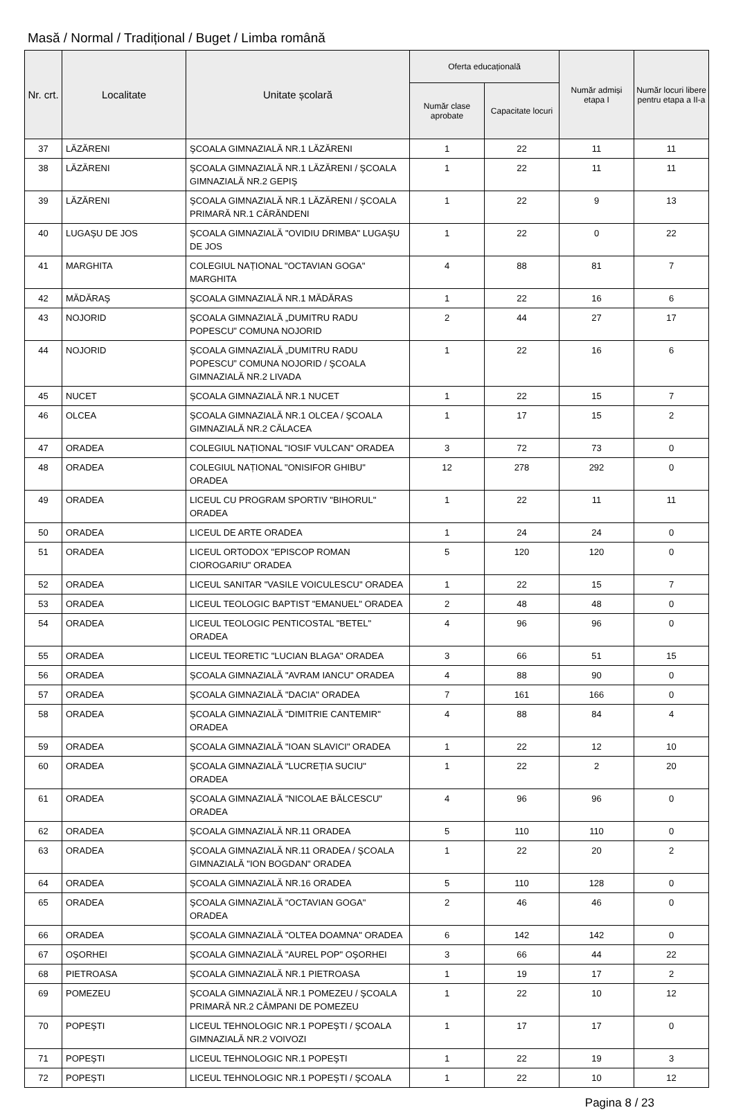Masă / Normal / Tradițional / Buget / Limba română
| Nr. crt. | Localitate | Unitate școlară | Oferta educațională | | Număr admiși etapa I | Număr locuri libere pentru etapa a II-a |
| --- | --- | --- | --- | --- | --- | --- |
| | | | Număr clase aprobate | Capacitate locuri | | |
| 37 | LĂZĂRENI | ŞCOALA GIMNAZIALĂ NR.1 LĂZĂRENI | 1 | 22 | 11 | 11 |
| 38 | LĂZĂRENI | ŞCOALA GIMNAZIALĂ NR.1 LĂZĂRENI / ŞCOALA GIMNAZIALĂ NR.2 GEPIŞ | 1 | 22 | 11 | 11 |
| 39 | LĂZĂRENI | ŞCOALA GIMNAZIALĂ NR.1 LĂZĂRENI / ŞCOALA PRIMARĂ NR.1 CĂRĂNDENI | 1 | 22 | 9 | 13 |
| 40 | LUGAŞU DE JOS | ŞCOALA GIMNAZIALĂ "OVIDIU DRIMBA" LUGAŞU DE JOS | 1 | 22 | 0 | 22 |
| 41 | MARGHITA | COLEGIUL NAȚIONAL "OCTAVIAN GOGA" MARGHITA | 4 | 88 | 81 | 7 |
| 42 | MĂDĂRAŞ | ŞCOALA GIMNAZIALĂ NR.1 MĂDĂRAS | 1 | 22 | 16 | 6 |
| 43 | NOJORID | ŞCOALA GIMNAZIALĂ „DUMITRU RADU POPESCU” COMUNA NOJORID | 2 | 44 | 27 | 17 |
| 44 | NOJORID | ŞCOALA GIMNAZIALĂ „DUMITRU RADU POPESCU” COMUNA NOJORID / ŞCOALA GIMNAZIALĂ NR.2 LIVADA | 1 | 22 | 16 | 6 |
| 45 | NUCET | ŞCOALA GIMNAZIALĂ NR.1 NUCET | 1 | 22 | 15 | 7 |
| 46 | OLCEA | ŞCOALA GIMNAZIALĂ NR.1 OLCEA / ŞCOALA GIMNAZIALĂ NR.2 CĂLACEA | 1 | 17 | 15 | 2 |
| 47 | ORADEA | COLEGIUL NAȚIONAL "IOSIF VULCAN" ORADEA | 3 | 72 | 73 | 0 |
| 48 | ORADEA | COLEGIUL NAȚIONAL "ONISIFOR GHIBU" ORADEA | 12 | 278 | 292 | 0 |
| 49 | ORADEA | LICEUL CU PROGRAM SPORTIV "BIHORUL" ORADEA | 1 | 22 | 11 | 11 |
| 50 | ORADEA | LICEUL DE ARTE ORADEA | 1 | 24 | 24 | 0 |
| 51 | ORADEA | LICEUL ORTODOX "EPISCOP ROMAN CIOROGARIU" ORADEA | 5 | 120 | 120 | 0 |
| 52 | ORADEA | LICEUL SANITAR "VASILE VOICULESCU" ORADEA | 1 | 22 | 15 | 7 |
| 53 | ORADEA | LICEUL TEOLOGIC BAPTIST "EMANUEL" ORADEA | 2 | 48 | 48 | 0 |
| 54 | ORADEA | LICEUL TEOLOGIC PENTICOSTAL "BETEL" ORADEA | 4 | 96 | 96 | 0 |
| 55 | ORADEA | LICEUL TEORETIC "LUCIAN BLAGA" ORADEA | 3 | 66 | 51 | 15 |
| 56 | ORADEA | ŞCOALA GIMNAZIALĂ "AVRAM IANCU" ORADEA | 4 | 88 | 90 | 0 |
| 57 | ORADEA | ŞCOALA GIMNAZIALĂ "DACIA" ORADEA | 7 | 161 | 166 | 0 |
| 58 | ORADEA | ŞCOALA GIMNAZIALĂ "DIMITRIE CANTEMIR" ORADEA | 4 | 88 | 84 | 4 |
| 59 | ORADEA | ŞCOALA GIMNAZIALĂ "IOAN SLAVICI" ORADEA | 1 | 22 | 12 | 10 |
| 60 | ORADEA | ŞCOALA GIMNAZIALĂ "LUCREȚIA SUCIU" ORADEA | 1 | 22 | 2 | 20 |
| 61 | ORADEA | ŞCOALA GIMNAZIALĂ "NICOLAE BĂLCESCU" ORADEA | 4 | 96 | 96 | 0 |
| 62 | ORADEA | ŞCOALA GIMNAZIALĂ NR.11 ORADEA | 5 | 110 | 110 | 0 |
| 63 | ORADEA | ŞCOALA GIMNAZIALĂ NR.11 ORADEA / ŞCOALA GIMNAZIALĂ "ION BOGDAN" ORADEA | 1 | 22 | 20 | 2 |
| 64 | ORADEA | ŞCOALA GIMNAZIALĂ NR.16 ORADEA | 5 | 110 | 128 | 0 |
| 65 | ORADEA | ŞCOALA GIMNAZIALĂ "OCTAVIAN GOGA" ORADEA | 2 | 46 | 46 | 0 |
| 66 | ORADEA | ŞCOALA GIMNAZIALĂ "OLTEA DOAMNA" ORADEA | 6 | 142 | 142 | 0 |
| 67 | OŞORHEI | ŞCOALA GIMNAZIALĂ "AUREL POP" OŞORHEI | 3 | 66 | 44 | 22 |
| 68 | PIETROASA | ŞCOALA GIMNAZIALĂ NR.1 PIETROASA | 1 | 19 | 17 | 2 |
| 69 | POMEZEU | ŞCOALA GIMNAZIALĂ NR.1 POMEZEU / ŞCOALA PRIMARĂ NR.2 CÂMPANI DE POMEZEU | 1 | 22 | 10 | 12 |
| 70 | POPEŞTI | LICEUL TEHNOLOGIC NR.1 POPEŞTI / ŞCOALA GIMNAZIALĂ NR.2 VOIVOZI | 1 | 17 | 17 | 0 |
| 71 | POPEŞTI | LICEUL TEHNOLOGIC NR.1 POPEŞTI | 1 | 22 | 19 | 3 |
| 72 | POPEŞTI | LICEUL TEHNOLOGIC NR.1 POPEŞTI / ŞCOALA | 1 | 22 | 10 | 12 |
Pagina 8 / 23